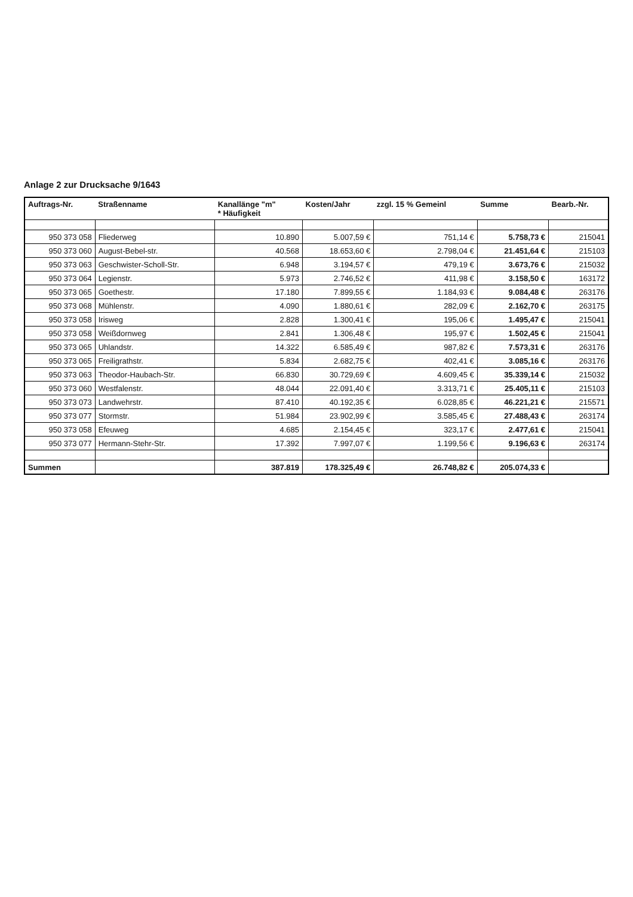Anlage 2 zur Drucksache 9/1643
| Auftrags-Nr. | Straßenname | Kanallänge "m" * Häufigkeit | Kosten/Jahr | zzgl. 15 % Gemeinl | Summe | Bearb.-Nr. |
| --- | --- | --- | --- | --- | --- | --- |
| 950 373 058 | Fliederweg | 10.890 | 5.007,59 € | 751,14 € | 5.758,73 € | 215041 |
| 950 373 060 | August-Bebel-str. | 40.568 | 18.653,60 € | 2.798,04 € | 21.451,64 € | 215103 |
| 950 373 063 | Geschwister-Scholl-Str. | 6.948 | 3.194,57 € | 479,19 € | 3.673,76 € | 215032 |
| 950 373 064 | Legienstr. | 5.973 | 2.746,52 € | 411,98 € | 3.158,50 € | 163172 |
| 950 373 065 | Goethestr. | 17.180 | 7.899,55 € | 1.184,93 € | 9.084,48 € | 263176 |
| 950 373 068 | Mühlenstr. | 4.090 | 1.880,61 € | 282,09 € | 2.162,70 € | 263175 |
| 950 373 058 | Irisweg | 2.828 | 1.300,41 € | 195,06 € | 1.495,47 € | 215041 |
| 950 373 058 | Weißdornweg | 2.841 | 1.306,48 € | 195,97 € | 1.502,45 € | 215041 |
| 950 373 065 | Uhlandstr. | 14.322 | 6.585,49 € | 987,82 € | 7.573,31 € | 263176 |
| 950 373 065 | Freiligrathstr. | 5.834 | 2.682,75 € | 402,41 € | 3.085,16 € | 263176 |
| 950 373 063 | Theodor-Haubach-Str. | 66.830 | 30.729,69 € | 4.609,45 € | 35.339,14 € | 215032 |
| 950 373 060 | Westfalenstr. | 48.044 | 22.091,40 € | 3.313,71 € | 25.405,11 € | 215103 |
| 950 373 073 | Landwehrstr. | 87.410 | 40.192,35 € | 6.028,85 € | 46.221,21 € | 215571 |
| 950 373 077 | Stormstr. | 51.984 | 23.902,99 € | 3.585,45 € | 27.488,43 € | 263174 |
| 950 373 058 | Efeuweg | 4.685 | 2.154,45 € | 323,17 € | 2.477,61 € | 215041 |
| 950 373 077 | Hermann-Stehr-Str. | 17.392 | 7.997,07 € | 1.199,56 € | 9.196,63 € | 263174 |
| Summen | | 387.819 | 178.325,49 € | 26.748,82 € | 205.074,33 € | |